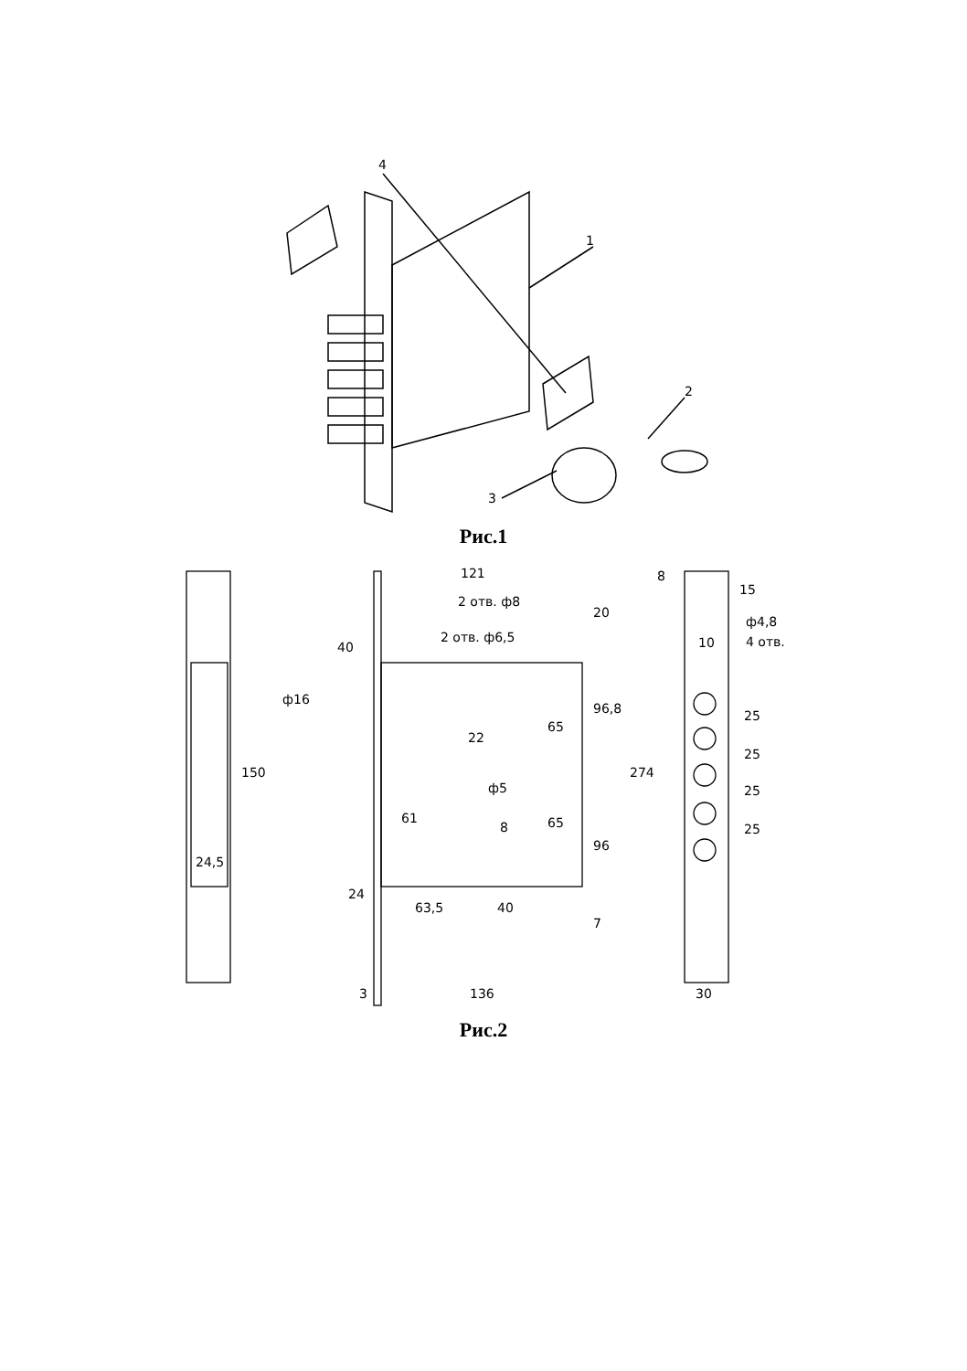4
1
2
3
Рис.1
121
2 отв. ф8
2 отв. ф6,5
40
ф16
22
ф5
8
61
65
65
20
96,8
96
7
150
24,5
24
63,5
40
3
136
274
8
15
ф4,8
4 отв.
10
25
25
25
25
30
Рис.2